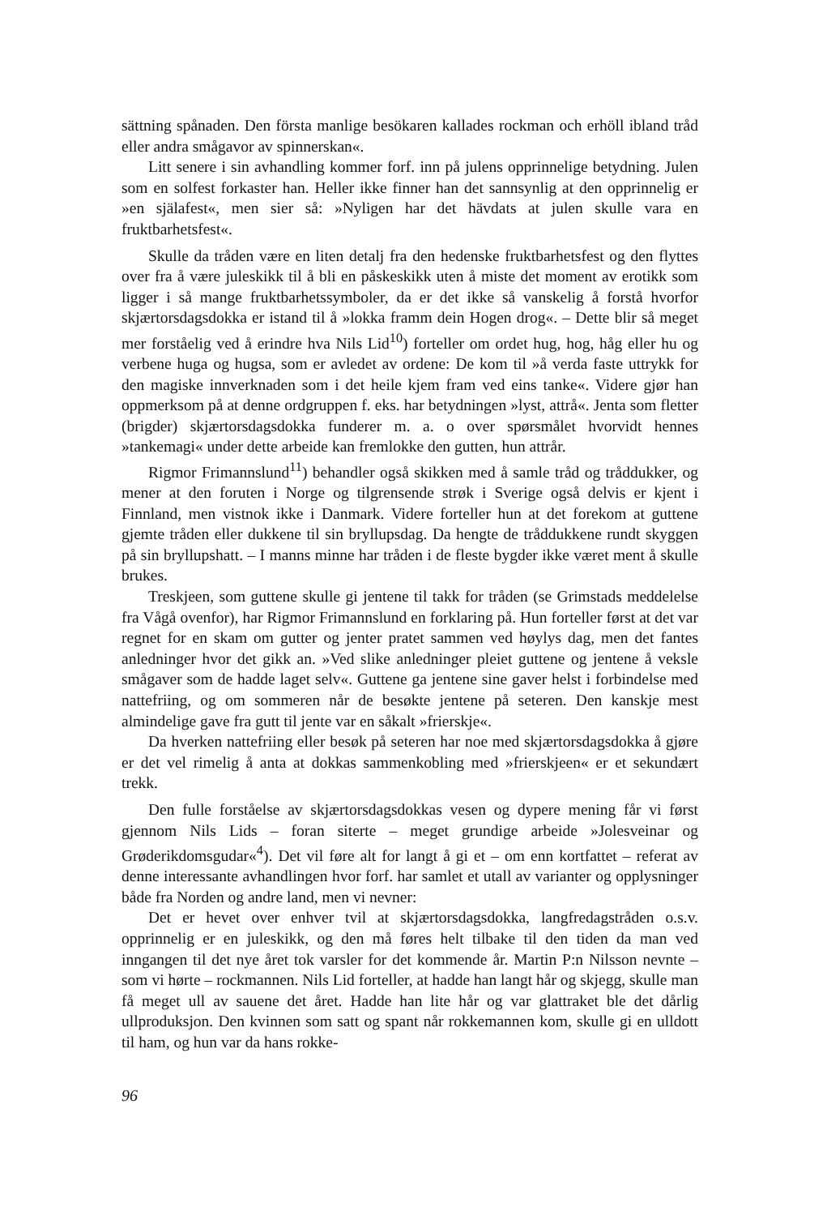sättning spånaden. Den första manlige besökaren kallades rockman och erhöll ibland tråd eller andra smågavor av spinnerskan«.
Litt senere i sin avhandling kommer forf. inn på julens opprinnelige betydning. Julen som en solfest forkaster han. Heller ikke finner han det sannsynlig at den opprinnelig er »en själafest«, men sier så: »Nyligen har det hävdats at julen skulle vara en fruktbarhetsfest«.
Skulle da tråden være en liten detalj fra den hedenske fruktbarhetsfest og den flyttes over fra å være juleskikk til å bli en påskeskikk uten å miste det moment av erotikk som ligger i så mange fruktbarhetssymboler, da er det ikke så vanskelig å forstå hvorfor skjærtorsdagsdokka er istand til å »lokka framm dein Hogen drog«. – Dette blir så meget mer forståelig ved å erindre hva Nils Lid<sup>10</sup>) forteller om ordet hug, hog, håg eller hu og verbene huga og hugsa, som er avledet av ordene: De kom til »å verda faste uttrykk for den magiske innverknaden som i det heile kjem fram ved eins tanke«. Videre gjør han oppmerksom på at denne ordgruppen f. eks. har betydningen »lyst, attrå«. Jenta som fletter (brigder) skjærtorsdagsdokka funderer m. a. o over spørsmålet hvorvidt hennes »tankemagi« under dette arbeide kan fremlokke den gutten, hun attrår.
Rigmor Frimannslund<sup>11</sup>) behandler også skikken med å samle tråd og tråddukker, og mener at den foruten i Norge og tilgrensende strøk i Sverige også delvis er kjent i Finnland, men vistnok ikke i Danmark. Videre forteller hun at det forekom at guttene gjemte tråden eller dukkene til sin bryllupsdag. Da hengte de tråddukkene rundt skyggen på sin bryllupshatt. – I manns minne har tråden i de fleste bygder ikke været ment å skulle brukes.
Treskjeen, som guttene skulle gi jentene til takk for tråden (se Grimstads meddelelse fra Vågå ovenfor), har Rigmor Frimannslund en forklaring på. Hun forteller først at det var regnet for en skam om gutter og jenter pratet sammen ved høylys dag, men det fantes anledninger hvor det gikk an. »Ved slike anledninger pleiet guttene og jentene å veksle smågaver som de hadde laget selv«. Guttene ga jentene sine gaver helst i forbindelse med nattefriing, og om sommeren når de besøkte jentene på seteren. Den kanskje mest almindelige gave fra gutt til jente var en såkalt »frierskje«.
Da hverken nattefriing eller besøk på seteren har noe med skjærtorsdagsdokka å gjøre er det vel rimelig å anta at dokkas sammenkobling med »frierskjeen« er et sekundært trekk.
Den fulle forståelse av skjærtorsdagsdokkas vesen og dypere mening får vi først gjennom Nils Lids – foran siterte – meget grundige arbeide »Jolesveinar og Grøderikdomsgudar«<sup>4</sup>). Det vil føre alt for langt å gi et – om enn kortfattet – referat av denne interessante avhandlingen hvor forf. har samlet et utall av varianter og opplysninger både fra Norden og andre land, men vi nevner:
Det er hevet over enhver tvil at skjærtorsdagsdokka, langfredagstråden o.s.v. opprinnelig er en juleskikk, og den må føres helt tilbake til den tiden da man ved inngangen til det nye året tok varsler for det kommende år. Martin P:n Nilsson nevnte – som vi hørte – rockmannen. Nils Lid forteller, at hadde han langt hår og skjegg, skulle man få meget ull av sauene det året. Hadde han lite hår og var glattraket ble det dårlig ullproduksjon. Den kvinnen som satt og spant når rokkemannen kom, skulle gi en ulldott til ham, og hun var da hans rokke-
96